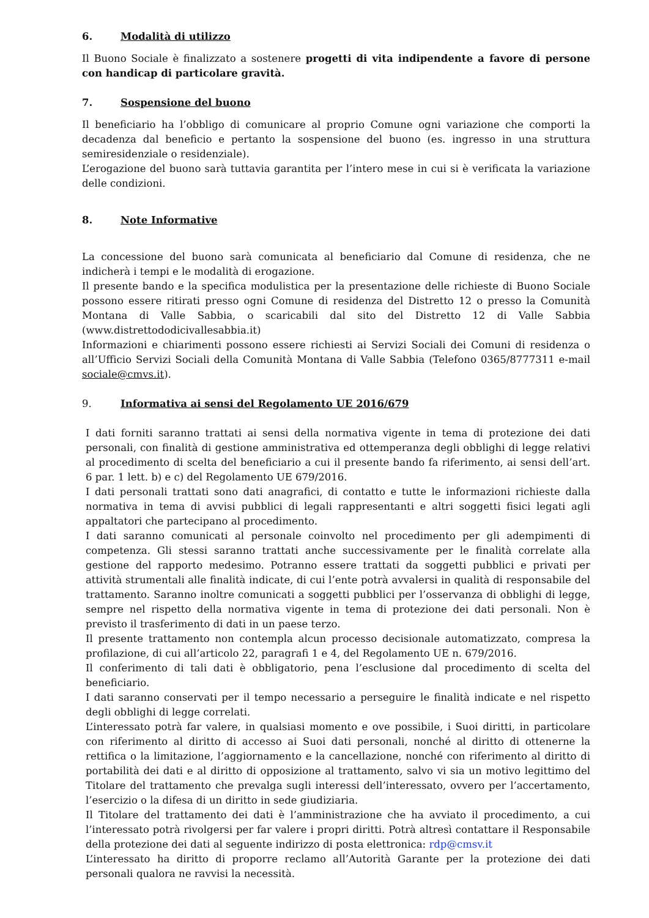6. Modalità di utilizzo
Il Buono Sociale è finalizzato a sostenere progetti di vita indipendente a favore di persone con handicap di particolare gravità.
7. Sospensione del buono
Il beneficiario ha l’obbligo di comunicare al proprio Comune ogni variazione che comporti la decadenza dal beneficio e pertanto la sospensione del buono (es. ingresso in una struttura semiresidenziale o residenziale).
L’erogazione del buono sarà tuttavia garantita per l’intero mese in cui si è verificata la variazione delle condizioni.
8. Note Informative
La concessione del buono sarà comunicata al beneficiario dal Comune di residenza, che ne indicherà i tempi e le modalità di erogazione.
Il presente bando e la specifica modulistica per la presentazione delle richieste di Buono Sociale possono essere ritirati presso ogni Comune di residenza del Distretto 12 o presso la Comunità Montana di Valle Sabbia, o scaricabili dal sito del Distretto 12 di Valle Sabbia (www.distrettododicivallesabbia.it)
Informazioni e chiarimenti possono essere richiesti ai Servizi Sociali dei Comuni di residenza o all’Ufficio Servizi Sociali della Comunità Montana di Valle Sabbia (Telefono 0365/8777311 e-mail sociale@cmvs.it).
9. Informativa ai sensi del Regolamento UE 2016/679
I dati forniti saranno trattati ai sensi della normativa vigente in tema di protezione dei dati personali, con finalità di gestione amministrativa ed ottemperanza degli obblighi di legge relativi al procedimento di scelta del beneficiario a cui il presente bando fa riferimento, ai sensi dell’art. 6 par. 1 lett. b) e c) del Regolamento UE 679/2016.
I dati personali trattati sono dati anagrafici, di contatto e tutte le informazioni richieste dalla normativa in tema di avvisi pubblici di legali rappresentanti e altri soggetti fisici legati agli appaltatori che partecipano al procedimento.
I dati saranno comunicati al personale coinvolto nel procedimento per gli adempimenti di competenza. Gli stessi saranno trattati anche successivamente per le finalità correlate alla gestione del rapporto medesimo. Potranno essere trattati da soggetti pubblici e privati per attività strumentali alle finalità indicate, di cui l’ente potrà avvalersi in qualità di responsabile del trattamento. Saranno inoltre comunicati a soggetti pubblici per l’osservanza di obblighi di legge, sempre nel rispetto della normativa vigente in tema di protezione dei dati personali. Non è previsto il trasferimento di dati in un paese terzo.
Il presente trattamento non contempla alcun processo decisionale automatizzato, compresa la profilazione, di cui all’articolo 22, paragrafi 1 e 4, del Regolamento UE n. 679/2016.
Il conferimento di tali dati è obbligatorio, pena l’esclusione dal procedimento di scelta del beneficiario.
I dati saranno conservati per il tempo necessario a perseguire le finalità indicate e nel rispetto degli obblighi di legge correlati.
L’interessato potrà far valere, in qualsiasi momento e ove possibile, i Suoi diritti, in particolare con riferimento al diritto di accesso ai Suoi dati personali, nonché al diritto di ottenerne la rettifica o la limitazione, l’aggiornamento e la cancellazione, nonché con riferimento al diritto di portabilità dei dati e al diritto di opposizione al trattamento, salvo vi sia un motivo legittimo del Titolare del trattamento che prevalga sugli interessi dell’interessato, ovvero per l’accertamento, l’esercizio o la difesa di un diritto in sede giudiziaria.
Il Titolare del trattamento dei dati è l’amministrazione che ha avviato il procedimento, a cui l’interessato potrà rivolgersi per far valere i propri diritti. Potrà altresì contattare il Responsabile della protezione dei dati al seguente indirizzo di posta elettronica: rdp@cmsv.it
L’interessato ha diritto di proporre reclamo all’Autorità Garante per la protezione dei dati personali qualora ne ravvisi la necessità.